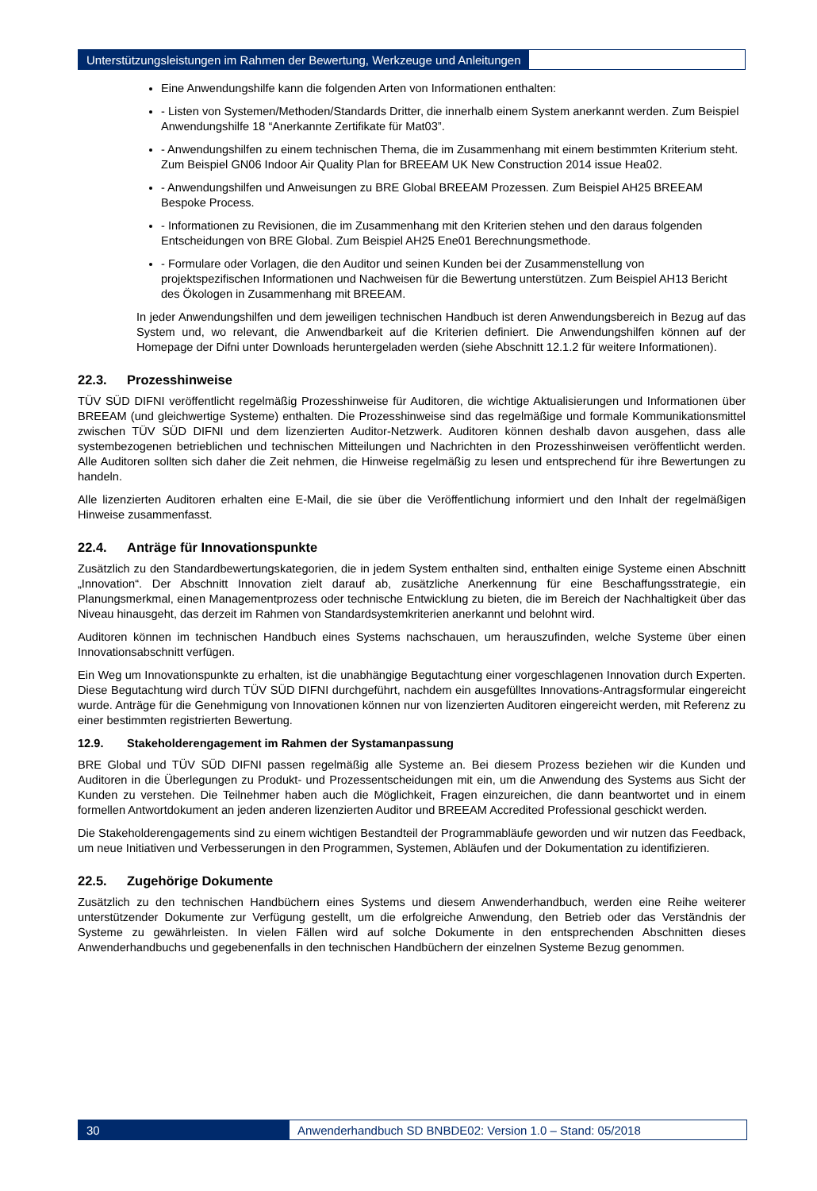Unterstützungsleistungen im Rahmen der Bewertung, Werkzeuge und Anleitungen
Eine Anwendungshilfe kann die folgenden Arten von Informationen enthalten:
- Listen von Systemen/Methoden/Standards Dritter, die innerhalb einem System anerkannt werden. Zum Beispiel Anwendungshilfe 18 “Anerkannte Zertifikate für Mat03”.
- Anwendungshilfen zu einem technischen Thema, die im Zusammenhang mit einem bestimmten Kriterium steht. Zum Beispiel GN06 Indoor Air Quality Plan for BREEAM UK New Construction 2014 issue Hea02.
- Anwendungshilfen und Anweisungen zu BRE Global BREEAM Prozessen. Zum Beispiel AH25 BREEAM Bespoke Process.
- Informationen zu Revisionen, die im Zusammenhang mit den Kriterien stehen und den daraus folgenden Entscheidungen von BRE Global. Zum Beispiel AH25 Ene01 Berechnungsmethode.
- Formulare oder Vorlagen, die den Auditor und seinen Kunden bei der Zusammenstellung von projektspezifischen Informationen und Nachweisen für die Bewertung unterstützen. Zum Beispiel AH13 Bericht des Ökologen in Zusammenhang mit BREEAM.
In jeder Anwendungshilfen und dem jeweiligen technischen Handbuch ist deren Anwendungsbereich in Bezug auf das System und, wo relevant, die Anwendbarkeit auf die Kriterien definiert. Die Anwendungshilfen können auf der Homepage der Difni unter Downloads heruntergeladen werden (siehe Abschnitt 12.1.2 für weitere Informationen).
22.3. Prozesshinweise
TÜV SÜD DIFNI veröffentlicht regelmäßig Prozesshinweise für Auditoren, die wichtige Aktualisierungen und Informationen über BREEAM (und gleichwertige Systeme) enthalten. Die Prozesshinweise sind das regelmäßige und formale Kommunikationsmittel zwischen TÜV SÜD DIFNI und dem lizenzierten Auditor-Netzwerk. Auditoren können deshalb davon ausgehen, dass alle systembezogenen betrieblichen und technischen Mitteilungen und Nachrichten in den Prozesshinweisen veröffentlicht werden. Alle Auditoren sollten sich daher die Zeit nehmen, die Hinweise regelmäßig zu lesen und entsprechend für ihre Bewertungen zu handeln.
Alle lizenzierten Auditoren erhalten eine E-Mail, die sie über die Veröffentlichung informiert und den Inhalt der regelmäßigen Hinweise zusammenfasst.
22.4. Anträge für Innovationspunkte
Zusätzlich zu den Standardbewertungskategorien, die in jedem System enthalten sind, enthalten einige Systeme einen Abschnitt „Innovation“. Der Abschnitt Innovation zielt darauf ab, zusätzliche Anerkennung für eine Beschaffungsstrategie, ein Planungsmerkmal, einen Managementprozess oder technische Entwicklung zu bieten, die im Bereich der Nachhaltigkeit über das Niveau hinausgeht, das derzeit im Rahmen von Standardsystemkriterien anerkannt und belohnt wird.
Auditoren können im technischen Handbuch eines Systems nachschauen, um herauszufinden, welche Systeme über einen Innovationsabschnitt verfügen.
Ein Weg um Innovationspunkte zu erhalten, ist die unabhängige Begutachtung einer vorgeschlagenen Innovation durch Experten. Diese Begutachtung wird durch TÜV SÜD DIFNI durchgeführt, nachdem ein ausgefülltes Innovations-Antragsformular eingereicht wurde. Anträge für die Genehmigung von Innovationen können nur von lizenzierten Auditoren eingereicht werden, mit Referenz zu einer bestimmten registrierten Bewertung.
12.9. Stakeholderengagement im Rahmen der Systamanpassung
BRE Global und TÜV SÜD DIFNI passen regelmäßig alle Systeme an. Bei diesem Prozess beziehen wir die Kunden und Auditoren in die Überlegungen zu Produkt- und Prozessentscheidungen mit ein, um die Anwendung des Systems aus Sicht der Kunden zu verstehen. Die Teilnehmer haben auch die Möglichkeit, Fragen einzureichen, die dann beantwortet und in einem formellen Antwortdokument an jeden anderen lizenzierten Auditor und BREEAM Accredited Professional geschickt werden.
Die Stakeholderengagements sind zu einem wichtigen Bestandteil der Programmabläufe geworden und wir nutzen das Feedback, um neue Initiativen und Verbesserungen in den Programmen, Systemen, Abläufen und der Dokumentation zu identifizieren.
22.5. Zugehörige Dokumente
Zusätzlich zu den technischen Handbüchern eines Systems und diesem Anwenderhandbuch, werden eine Reihe weiterer unterstützender Dokumente zur Verfügung gestellt, um die erfolgreiche Anwendung, den Betrieb oder das Verständnis der Systeme zu gewährleisten. In vielen Fällen wird auf solche Dokumente in den entsprechenden Abschnitten dieses Anwenderhandbuchs und gegebenenfalls in den technischen Handbüchern der einzelnen Systeme Bezug genommen.
30 Anwenderhandbuch SD BNBDE02: Version 1.0 – Stand: 05/2018